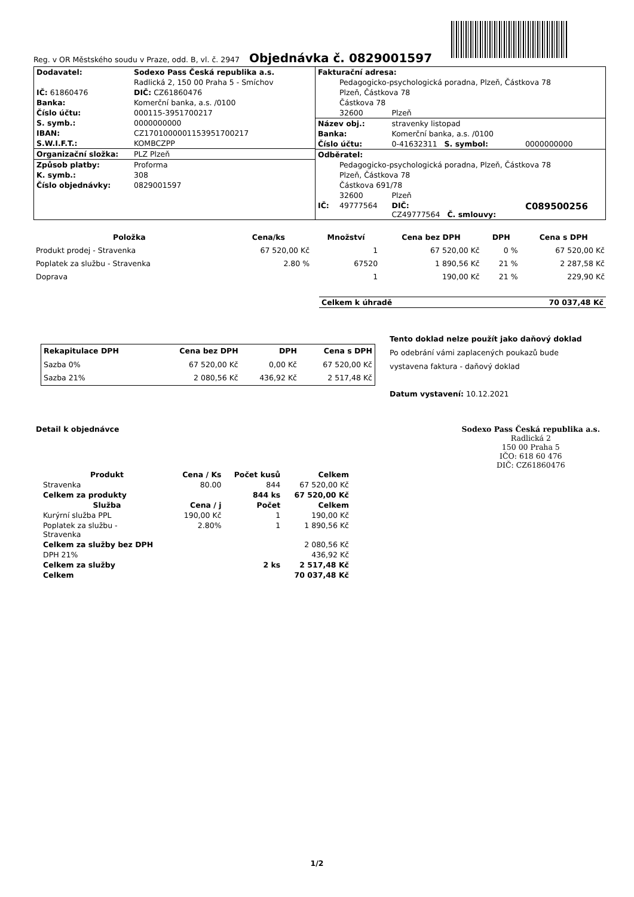Reg. v OR Městského soudu v Praze, odd. B, vl. č. 2947 Objednávka č. 0829001597
| / Dodavatel: / Sodexo Pass Česká republika a.s. / / / Radlická 2, 150 00 Praha 5 - Smíchov / / IČ: 61860476 / DIČ: CZ61860476 / / Banka: / Komerční banka, a.s. /0100 / / Číslo účtu: / 000115-3951700217 / / S. symb.: / 0000000000 / / IBAN: / CZ1701000001153951700217 / / S.W.I.F.T.: / KOMBCZPP / / Organizační složka: / PLZ Plzeň / / Způsob platby: / Proforma / / K. symb.: / 308 / / Číslo objednávky: / 0829001597 / | / Fakturační adresa: / / / / / / Pedagogicko-psychologická poradna, Plzeň, Částkova 78 / / / / / Plzeň, Částkova 78 / / / / / Částkova 78 / / / / / 32600 / Plzeň / / / Název obj.: / / stravenky listopad / / / Banka: / / Komerční banka, a.s. /0100 / / / Číslo účtu: / / 0-41632311 S. symbol: / 0000000000 / / Odběratel: / / / / / / Pedagogicko-psychologická poradna, Plzeň, Částkova 78 / / / / / Plzeň, Částkova 78 / / / / / Částkova 691/78 / / / / / 32600 / Plzeň / / / IČ: / 49777564 / DIČ: CZ49777564 Č. smlouvy: / C089500256 / |
| Položka | Cena/ks | Množství | Cena bez DPH | DPH | Cena s DPH |
| --- | --- | --- | --- | --- | --- |
| Produkt prodej - Stravenka | 67 520,00 Kč | 1 | 67 520,00 Kč | 0 % | 67 520,00 Kč |
| Poplatek za službu - Stravenka | 2.80 % | 67520 | 1 890,56 Kč | 21 % | 2 287,58 Kč |
| Doprava | | 1 | 190,00 Kč | 21 % | 229,90 Kč |
| Celkem k úhradě | 70 037,48 Kč |
| Rekapitulace DPH | Cena bez DPH | DPH | Cena s DPH |
| --- | --- | --- | --- |
| Sazba 0% | 67 520,00 Kč | 0,00 Kč | 67 520,00 Kč |
| Sazba 21% | 2 080,56 Kč | 436,92 Kč | 2 517,48 Kč |
Tento doklad nelze použít jako daňový doklad
Po odebrání vámi zaplacených poukazů bude
vystavena faktura - daňový doklad
Datum vystavení: 10.12.2021
Detail k objednávce
Sodexo Pass Česká republika a.s.
Radlická 2
150 00 Praha 5
IČO: 618 60 476
DIČ: CZ61860476
| Produkt | Cena / Ks | Počet kusů | Celkem |
| --- | --- | --- | --- |
| Stravenka | 80.00 | 844 | 67 520,00 Kč |
| Celkem za produkty | | 844 ks | 67 520,00 Kč |
| Služba | Cena / j | Počet | Celkem |
| Kurýrní služba PPL | 190,00 Kč | 1 | 190,00 Kč |
| Poplatek za službu - Stravenka | 2.80% | 1 | 1 890,56 Kč |
| Celkem za služby bez DPH | | | 2 080,56 Kč |
| DPH 21% | | | 436,92 Kč |
| Celkem za služby | | 2 ks | 2 517,48 Kč |
| Celkem | | | 70 037,48 Kč |
1/2